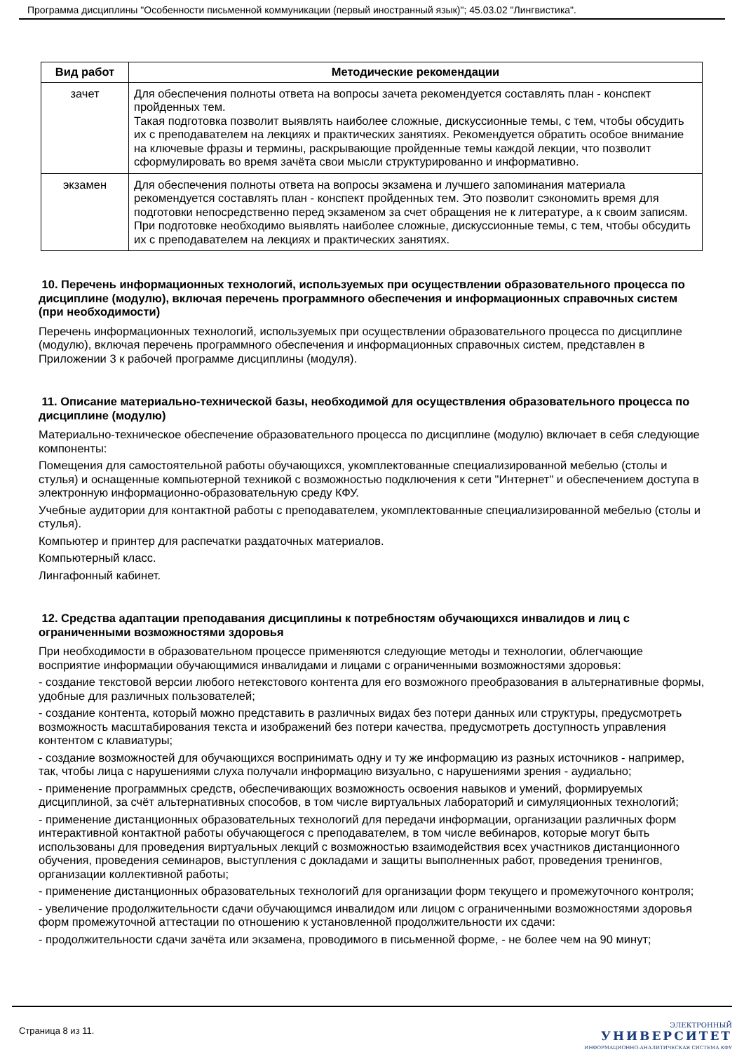Программа дисциплины "Особенности письменной коммуникации (первый иностранный язык)"; 45.03.02 "Лингвистика".
| Вид работ | Методические рекомендации |
| --- | --- |
| зачет | Для обеспечения полноты ответа на вопросы зачета рекомендуется составлять план - конспект пройденных тем. Такая подготовка позволит выявлять наиболее сложные, дискуссионные темы, с тем, чтобы обсудить их с преподавателем на лекциях и практических занятиях. Рекомендуется обратить особое внимание на ключевые фразы и термины, раскрывающие пройденные темы каждой лекции, что позволит сформулировать во время зачёта свои мысли структурированно и информативно. |
| экзамен | Для обеспечения полноты ответа на вопросы экзамена и лучшего запоминания материала рекомендуется составлять план - конспект пройденных тем. Это позволит сэкономить время для подготовки непосредственно перед экзаменом за счет обращения не к литературе, а к своим записям. При подготовке необходимо выявлять наиболее сложные, дискуссионные темы, с тем, чтобы обсудить их с преподавателем на лекциях и практических занятиях. |
10. Перечень информационных технологий, используемых при осуществлении образовательного процесса по дисциплине (модулю), включая перечень программного обеспечения и информационных справочных систем (при необходимости)
Перечень информационных технологий, используемых при осуществлении образовательного процесса по дисциплине (модулю), включая перечень программного обеспечения и информационных справочных систем, представлен в Приложении 3 к рабочей программе дисциплины (модуля).
11. Описание материально-технической базы, необходимой для осуществления образовательного процесса по дисциплине (модулю)
Материально-техническое обеспечение образовательного процесса по дисциплине (модулю) включает в себя следующие компоненты:
Помещения для самостоятельной работы обучающихся, укомплектованные специализированной мебелью (столы и стулья) и оснащенные компьютерной техникой с возможностью подключения к сети "Интернет" и обеспечением доступа в электронную информационно-образовательную среду КФУ.
Учебные аудитории для контактной работы с преподавателем, укомплектованные специализированной мебелью (столы и стулья).
Компьютер и принтер для распечатки раздаточных материалов.
Компьютерный класс.
Лингафонный кабинет.
12. Средства адаптации преподавания дисциплины к потребностям обучающихся инвалидов и лиц с ограниченными возможностями здоровья
При необходимости в образовательном процессе применяются следующие методы и технологии, облегчающие восприятие информации обучающимися инвалидами и лицами с ограниченными возможностями здоровья:
- создание текстовой версии любого нетекстового контента для его возможного преобразования в альтернативные формы, удобные для различных пользователей;
- создание контента, который можно представить в различных видах без потери данных или структуры, предусмотреть возможность масштабирования текста и изображений без потери качества, предусмотреть доступность управления контентом с клавиатуры;
- создание возможностей для обучающихся воспринимать одну и ту же информацию из разных источников - например, так, чтобы лица с нарушениями слуха получали информацию визуально, с нарушениями зрения - аудиально;
- применение программных средств, обеспечивающих возможность освоения навыков и умений, формируемых дисциплиной, за счёт альтернативных способов, в том числе виртуальных лабораторий и симуляционных технологий;
- применение дистанционных образовательных технологий для передачи информации, организации различных форм интерактивной контактной работы обучающегося с преподавателем, в том числе вебинаров, которые могут быть использованы для проведения виртуальных лекций с возможностью взаимодействия всех участников дистанционного обучения, проведения семинаров, выступления с докладами и защиты выполненных работ, проведения тренингов, организации коллективной работы;
- применение дистанционных образовательных технологий для организации форм текущего и промежуточного контроля;
- увеличение продолжительности сдачи обучающимся инвалидом или лицом с ограниченными возможностями здоровья форм промежуточной аттестации по отношению к установленной продолжительности их сдачи:
- продолжительности сдачи зачёта или экзамена, проводимого в письменной форме, - не более чем на 90 минут;
Страница 8 из 11.
ЭЛЕКТРОННЫЙ
УНИВЕРСИТЕТ
ИНФОРМАЦИОННО-АНАЛИТИЧЕСКАЯ СИСТЕМА КФУ